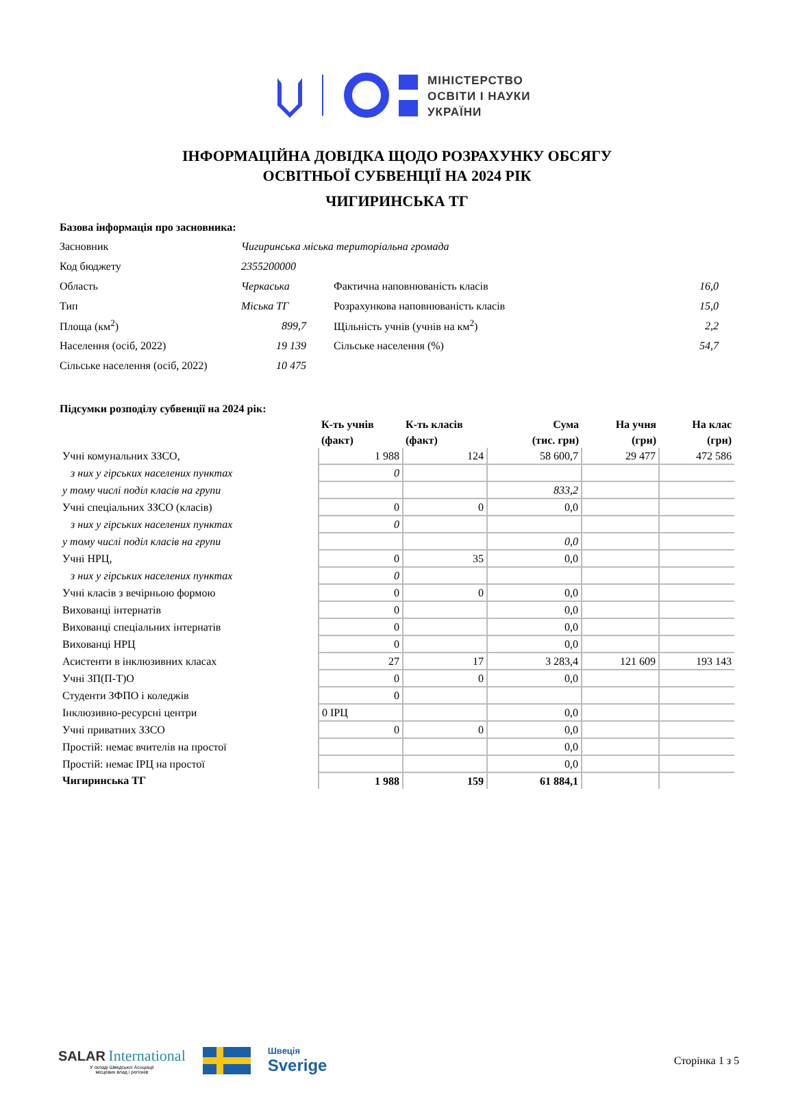МІНІСТЕРСТВО
ОСВІТИ І НАУКИ
УКРАЇНИ
ІНФОРМАЦІЙНА ДОВІДКА ЩОДО РОЗРАХУНКУ ОБСЯГУ
ОСВІТНЬОЇ СУБВЕНЦІЇ НА 2024 РІК
ЧИГИРИНСЬКА ТГ
Базова інформація про засновника:
| Засновник | Чигиринська міська територіальна громада | | | |
| Код бюджету | 2355200000 | | | |
| Область | Черкаська | | Фактична наповнюваність класів | 16,0 |
| Тип | Міська ТГ | | Розрахункова наповнюваність класів | 15,0 |
| Площа (км<sup>2</sup>) | 899,7 | | Щільність учнів (учнів на км<sup>2</sup>) | 2,2 |
| Населення (осіб, 2022) | 19 139 | | Сільське населення (%) | 54,7 |
| Сільське населення (осіб, 2022) | 10 475 | | | |
Підсумки розподілу субвенції на 2024 рік:
| | К-ть учнів (факт) | К-ть класів (факт) | Сума (тис. грн) | На учня (грн) | На клас (грн) |
| --- | --- | --- | --- | --- | --- |
| Учні комунальних ЗЗСО, | 1 988 | 124 | 58 600,7 | 29 477 | 472 586 |
| з них у гірських населених пунктах | 0 | | | | |
| у тому числі поділ класів на групи | | | 833,2 | | |
| Учні спеціальних ЗЗСО (класів) | 0 | 0 | 0,0 | | |
| з них у гірських населених пунктах | 0 | | | | |
| у тому числі поділ класів на групи | | | 0,0 | | |
| Учні НРЦ, | 0 | 35 | 0,0 | | |
| з них у гірських населених пунктах | 0 | | | | |
| Учні класів з вечірньою формою | 0 | 0 | 0,0 | | |
| Вихованці інтернатів | 0 | | 0,0 | | |
| Вихованці спеціальних інтернатів | 0 | | 0,0 | | |
| Вихованці НРЦ | 0 | | 0,0 | | |
| Асистенти в інклюзивних класах | 27 | 17 | 3 283,4 | 121 609 | 193 143 |
| Учні ЗП(П-Т)О | 0 | 0 | 0,0 | | |
| Студенти ЗФПО і коледжів | 0 | | | | |
| Інклюзивно-ресурсні центри | 0 ІРЦ | | 0,0 | | |
| Учні приватних ЗЗСО | 0 | 0 | 0,0 | | |
| Простій: немає вчителів на простої | | | 0,0 | | |
| Простій: немає ІРЦ на простої | | | 0,0 | | |
| Чигиринська ТГ | 1 988 | 159 | 61 884,1 | | |
SALAR International
У складі Шведської Асоціації
місцевих влад і регіонів
Швеція
Sverige
Сторінка 1 з 5